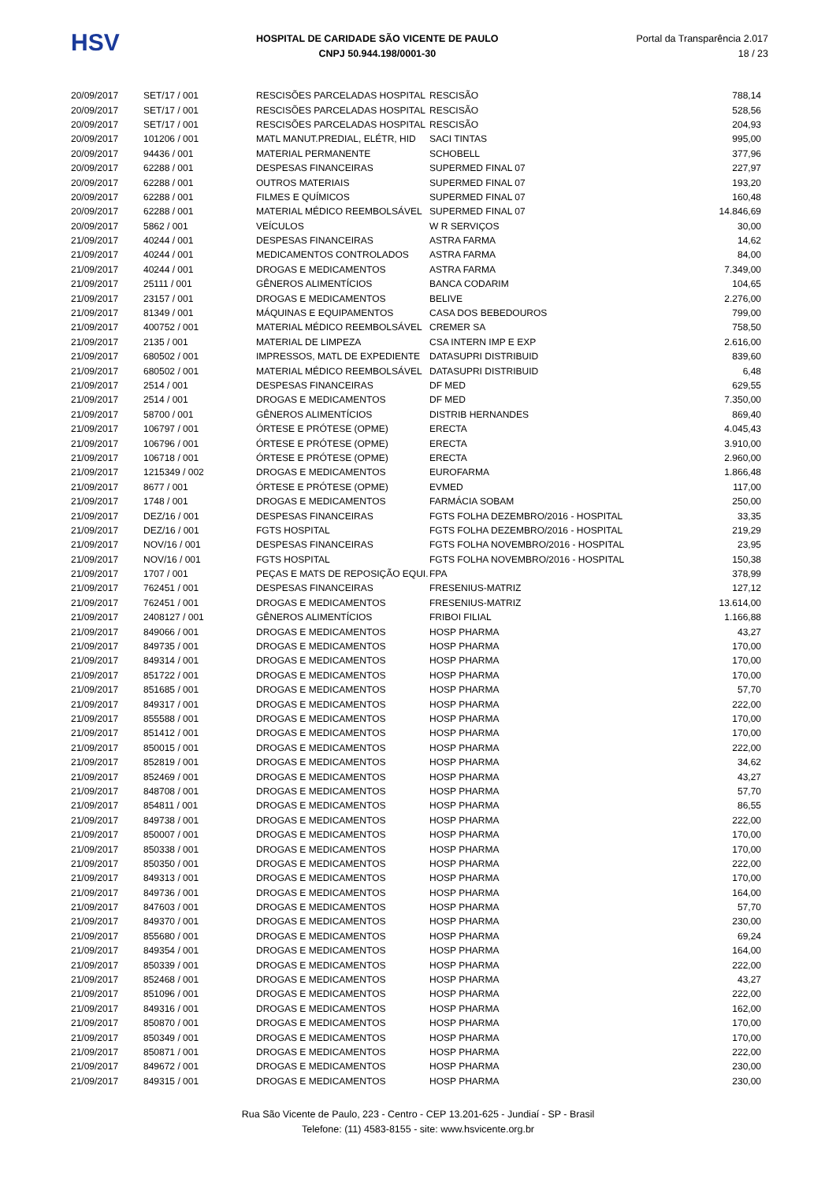HSV
HOSPITAL DE CARIDADE SÃO VICENTE DE PAULO
CNPJ 50.944.198/0001-30
Portal da Transparência 2.017
18 / 23
| 20/09/2017 | SET/17 / 001 | RESCISÕES PARCELADAS HOSPITAL | RESCISÃO | 788,14 |
| 20/09/2017 | SET/17 / 001 | RESCISÕES PARCELADAS HOSPITAL | RESCISÃO | 528,56 |
| 20/09/2017 | SET/17 / 001 | RESCISÕES PARCELADAS HOSPITAL | RESCISÃO | 204,93 |
| 20/09/2017 | 101206 / 001 | MATL MANUT.PREDIAL, ELÉTR, HID | SACI TINTAS | 995,00 |
| 20/09/2017 | 94436 / 001 | MATERIAL PERMANENTE | SCHOBELL | 377,96 |
| 20/09/2017 | 62288 / 001 | DESPESAS FINANCEIRAS | SUPERMED FINAL 07 | 227,97 |
| 20/09/2017 | 62288 / 001 | OUTROS MATERIAIS | SUPERMED FINAL 07 | 193,20 |
| 20/09/2017 | 62288 / 001 | FILMES E QUÍMICOS | SUPERMED FINAL 07 | 160,48 |
| 20/09/2017 | 62288 / 001 | MATERIAL MÉDICO REEMBOLSÁVEL | SUPERMED FINAL 07 | 14.846,69 |
| 20/09/2017 | 5862 / 001 | VEÍCULOS | W R SERVIÇOS | 30,00 |
| 21/09/2017 | 40244 / 001 | DESPESAS FINANCEIRAS | ASTRA FARMA | 14,62 |
| 21/09/2017 | 40244 / 001 | MEDICAMENTOS CONTROLADOS | ASTRA FARMA | 84,00 |
| 21/09/2017 | 40244 / 001 | DROGAS E MEDICAMENTOS | ASTRA FARMA | 7.349,00 |
| 21/09/2017 | 25111 / 001 | GÊNEROS ALIMENTÍCIOS | BANCA CODARIM | 104,65 |
| 21/09/2017 | 23157 / 001 | DROGAS E MEDICAMENTOS | BELIVE | 2.276,00 |
| 21/09/2017 | 81349 / 001 | MÁQUINAS E EQUIPAMENTOS | CASA DOS BEBEDOUROS | 799,00 |
| 21/09/2017 | 400752 / 001 | MATERIAL MÉDICO REEMBOLSÁVEL | CREMER SA | 758,50 |
| 21/09/2017 | 2135 / 001 | MATERIAL DE LIMPEZA | CSA INTERN IMP E EXP | 2.616,00 |
| 21/09/2017 | 680502 / 001 | IMPRESSOS, MATL DE EXPEDIENTE | DATASUPRI DISTRIBUID | 839,60 |
| 21/09/2017 | 680502 / 001 | MATERIAL MÉDICO REEMBOLSÁVEL | DATASUPRI DISTRIBUID | 6,48 |
| 21/09/2017 | 2514 / 001 | DESPESAS FINANCEIRAS | DF MED | 629,55 |
| 21/09/2017 | 2514 / 001 | DROGAS E MEDICAMENTOS | DF MED | 7.350,00 |
| 21/09/2017 | 58700 / 001 | GÊNEROS ALIMENTÍCIOS | DISTRIB HERNANDES | 869,40 |
| 21/09/2017 | 106797 / 001 | ÓRTESE E PRÓTESE (OPME) | ERECTA | 4.045,43 |
| 21/09/2017 | 106796 / 001 | ÓRTESE E PRÓTESE (OPME) | ERECTA | 3.910,00 |
| 21/09/2017 | 106718 / 001 | ÓRTESE E PRÓTESE (OPME) | ERECTA | 2.960,00 |
| 21/09/2017 | 1215349 / 002 | DROGAS E MEDICAMENTOS | EUROFARMA | 1.866,48 |
| 21/09/2017 | 8677 / 001 | ÓRTESE E PRÓTESE (OPME) | EVMED | 117,00 |
| 21/09/2017 | 1748 / 001 | DROGAS E MEDICAMENTOS | FARMÁCIA SOBAM | 250,00 |
| 21/09/2017 | DEZ/16 / 001 | DESPESAS FINANCEIRAS | FGTS FOLHA DEZEMBRO/2016 - HOSPITAL | 33,35 |
| 21/09/2017 | DEZ/16 / 001 | FGTS HOSPITAL | FGTS FOLHA DEZEMBRO/2016 - HOSPITAL | 219,29 |
| 21/09/2017 | NOV/16 / 001 | DESPESAS FINANCEIRAS | FGTS FOLHA NOVEMBRO/2016 - HOSPITAL | 23,95 |
| 21/09/2017 | NOV/16 / 001 | FGTS HOSPITAL | FGTS FOLHA NOVEMBRO/2016 - HOSPITAL | 150,38 |
| 21/09/2017 | 1707 / 001 | PEÇAS E MATS DE REPOSIÇÃO EQUI. | FPA | 378,99 |
| 21/09/2017 | 762451 / 001 | DESPESAS FINANCEIRAS | FRESENIUS-MATRIZ | 127,12 |
| 21/09/2017 | 762451 / 001 | DROGAS E MEDICAMENTOS | FRESENIUS-MATRIZ | 13.614,00 |
| 21/09/2017 | 2408127 / 001 | GÊNEROS ALIMENTÍCIOS | FRIBOI FILIAL | 1.166,88 |
| 21/09/2017 | 849066 / 001 | DROGAS E MEDICAMENTOS | HOSP PHARMA | 43,27 |
| 21/09/2017 | 849735 / 001 | DROGAS E MEDICAMENTOS | HOSP PHARMA | 170,00 |
| 21/09/2017 | 849314 / 001 | DROGAS E MEDICAMENTOS | HOSP PHARMA | 170,00 |
| 21/09/2017 | 851722 / 001 | DROGAS E MEDICAMENTOS | HOSP PHARMA | 170,00 |
| 21/09/2017 | 851685 / 001 | DROGAS E MEDICAMENTOS | HOSP PHARMA | 57,70 |
| 21/09/2017 | 849317 / 001 | DROGAS E MEDICAMENTOS | HOSP PHARMA | 222,00 |
| 21/09/2017 | 855588 / 001 | DROGAS E MEDICAMENTOS | HOSP PHARMA | 170,00 |
| 21/09/2017 | 851412 / 001 | DROGAS E MEDICAMENTOS | HOSP PHARMA | 170,00 |
| 21/09/2017 | 850015 / 001 | DROGAS E MEDICAMENTOS | HOSP PHARMA | 222,00 |
| 21/09/2017 | 852819 / 001 | DROGAS E MEDICAMENTOS | HOSP PHARMA | 34,62 |
| 21/09/2017 | 852469 / 001 | DROGAS E MEDICAMENTOS | HOSP PHARMA | 43,27 |
| 21/09/2017 | 848708 / 001 | DROGAS E MEDICAMENTOS | HOSP PHARMA | 57,70 |
| 21/09/2017 | 854811 / 001 | DROGAS E MEDICAMENTOS | HOSP PHARMA | 86,55 |
| 21/09/2017 | 849738 / 001 | DROGAS E MEDICAMENTOS | HOSP PHARMA | 222,00 |
| 21/09/2017 | 850007 / 001 | DROGAS E MEDICAMENTOS | HOSP PHARMA | 170,00 |
| 21/09/2017 | 850338 / 001 | DROGAS E MEDICAMENTOS | HOSP PHARMA | 170,00 |
| 21/09/2017 | 850350 / 001 | DROGAS E MEDICAMENTOS | HOSP PHARMA | 222,00 |
| 21/09/2017 | 849313 / 001 | DROGAS E MEDICAMENTOS | HOSP PHARMA | 170,00 |
| 21/09/2017 | 849736 / 001 | DROGAS E MEDICAMENTOS | HOSP PHARMA | 164,00 |
| 21/09/2017 | 847603 / 001 | DROGAS E MEDICAMENTOS | HOSP PHARMA | 57,70 |
| 21/09/2017 | 849370 / 001 | DROGAS E MEDICAMENTOS | HOSP PHARMA | 230,00 |
| 21/09/2017 | 855680 / 001 | DROGAS E MEDICAMENTOS | HOSP PHARMA | 69,24 |
| 21/09/2017 | 849354 / 001 | DROGAS E MEDICAMENTOS | HOSP PHARMA | 164,00 |
| 21/09/2017 | 850339 / 001 | DROGAS E MEDICAMENTOS | HOSP PHARMA | 222,00 |
| 21/09/2017 | 852468 / 001 | DROGAS E MEDICAMENTOS | HOSP PHARMA | 43,27 |
| 21/09/2017 | 851096 / 001 | DROGAS E MEDICAMENTOS | HOSP PHARMA | 222,00 |
| 21/09/2017 | 849316 / 001 | DROGAS E MEDICAMENTOS | HOSP PHARMA | 162,00 |
| 21/09/2017 | 850870 / 001 | DROGAS E MEDICAMENTOS | HOSP PHARMA | 170,00 |
| 21/09/2017 | 850349 / 001 | DROGAS E MEDICAMENTOS | HOSP PHARMA | 170,00 |
| 21/09/2017 | 850871 / 001 | DROGAS E MEDICAMENTOS | HOSP PHARMA | 222,00 |
| 21/09/2017 | 849672 / 001 | DROGAS E MEDICAMENTOS | HOSP PHARMA | 230,00 |
| 21/09/2017 | 849315 / 001 | DROGAS E MEDICAMENTOS | HOSP PHARMA | 230,00 |
Rua São Vicente de Paulo, 223 - Centro - CEP 13.201-625 - Jundiaí - SP - Brasil
Telefone: (11) 4583-8155 - site: www.hsvicente.org.br